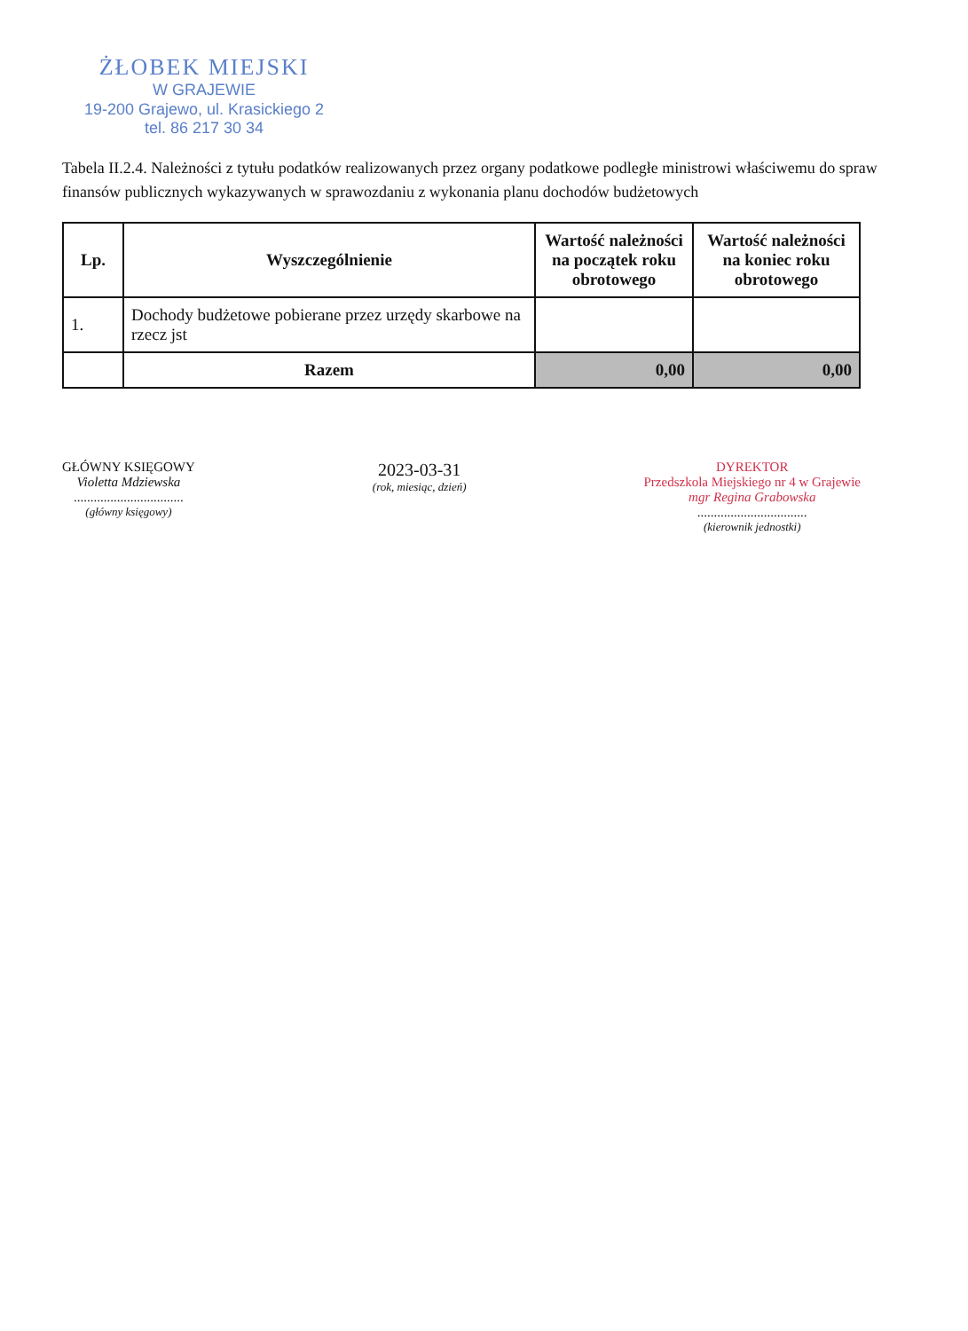ŻŁOBEK MIEJSKI
W GRAJEWIE
19-200 Grajewo, ul. Krasickiego 2
tel. 86 217 30 34
Tabela II.2.4. Należności z tytułu podatków realizowanych przez organy podatkowe podległe ministrowi właściwemu do spraw finansów publicznych wykazywanych w sprawozdaniu z wykonania planu dochodów budżetowych
| Lp. | Wyszczególnienie | Wartość należności na początek roku obrotowego | Wartość należności na koniec roku obrotowego |
| --- | --- | --- | --- |
| 1. | Dochody budżetowe pobierane przez urzędy skarbowe na rzecz jst | | |
| | Razem | 0,00 | 0,00 |
GŁÓWNY KSIĘGOWY
Violetta Mdziewska
.................................
(główny księgowy)
2023-03-31
(rok, miesiąc, dzień)
DYREKTOR
Przedszkola Miejskiego nr 4 w Grajewie
mgr Regina Grabowska
.................................
(kierownik jednostki)